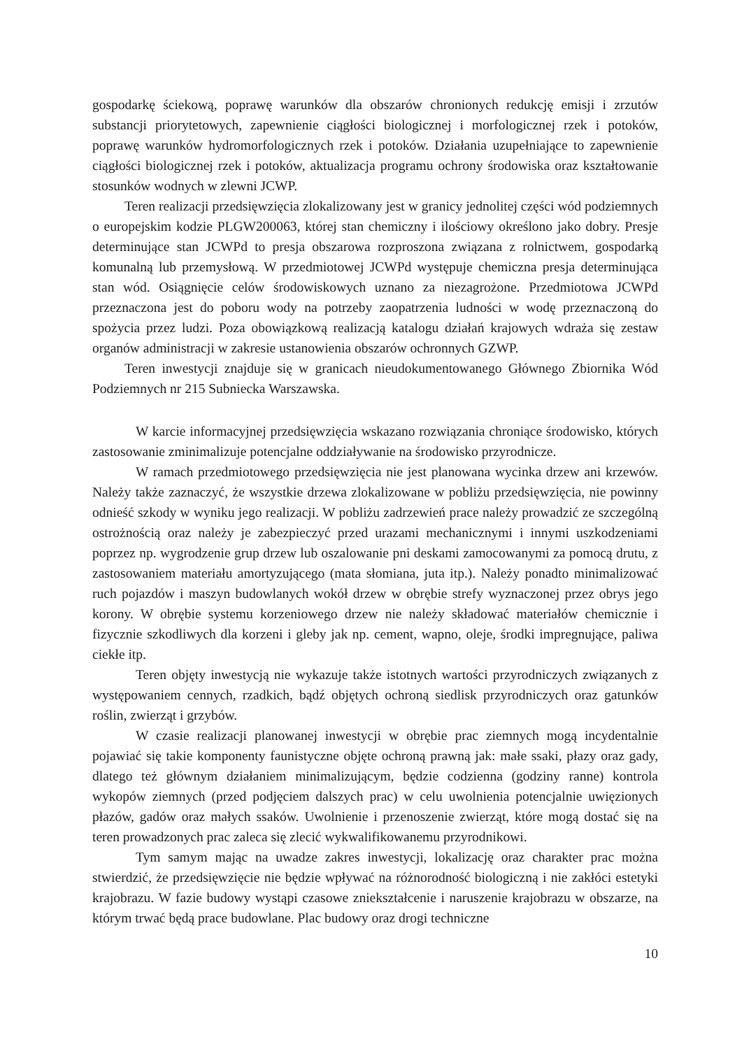gospodarkę ściekową, poprawę warunków dla obszarów chronionych redukcję emisji i zrzutów substancji priorytetowych, zapewnienie ciągłości biologicznej i morfologicznej rzek i potoków, poprawę warunków hydromorfologicznych rzek i potoków. Działania uzupełniające to zapewnienie ciągłości biologicznej rzek i potoków, aktualizacja programu ochrony środowiska oraz kształtowanie stosunków wodnych w zlewni JCWP.
Teren realizacji przedsięwzięcia zlokalizowany jest w granicy jednolitej części wód podziemnych o europejskim kodzie PLGW200063, której stan chemiczny i ilościowy określono jako dobry. Presje determinujące stan JCWPd to presja obszarowa rozproszona związana z rolnictwem, gospodarką komunalną lub przemysłową. W przedmiotowej JCWPd występuje chemiczna presja determinująca stan wód. Osiągnięcie celów środowiskowych uznano za niezagrożone. Przedmiotowa JCWPd przeznaczona jest do poboru wody na potrzeby zaopatrzenia ludności w wodę przeznaczoną do spożycia przez ludzi. Poza obowiązkową realizacją katalogu działań krajowych wdraża się zestaw organów administracji w zakresie ustanowienia obszarów ochronnych GZWP.
Teren inwestycji znajduje się w granicach nieudokumentowanego Głównego Zbiornika Wód Podziemnych nr 215 Subniecka Warszawska.
W karcie informacyjnej przedsięwzięcia wskazano rozwiązania chroniące środowisko, których zastosowanie zminimalizuje potencjalne oddziaływanie na środowisko przyrodnicze.
W ramach przedmiotowego przedsięwzięcia nie jest planowana wycinka drzew ani krzewów. Należy także zaznaczyć, że wszystkie drzewa zlokalizowane w pobliżu przedsięwzięcia, nie powinny odnieść szkody w wyniku jego realizacji. W pobliżu zadrzewień prace należy prowadzić ze szczególną ostrożnością oraz należy je zabezpieczyć przed urazami mechanicznymi i innymi uszkodzeniami poprzez np. wygrodzenie grup drzew lub oszalowanie pni deskami zamocowanymi za pomocą drutu, z zastosowaniem materiału amortyzującego (mata słomiana, juta itp.). Należy ponadto minimalizować ruch pojazdów i maszyn budowlanych wokół drzew w obrębie strefy wyznaczonej przez obrys jego korony. W obrębie systemu korzeniowego drzew nie należy składować materiałów chemicznie i fizycznie szkodliwych dla korzeni i gleby jak np. cement, wapno, oleje, środki impregnujące, paliwa ciekłe itp.
Teren objęty inwestycją nie wykazuje także istotnych wartości przyrodniczych związanych z występowaniem cennych, rzadkich, bądź objętych ochroną siedlisk przyrodniczych oraz gatunków roślin, zwierząt i grzybów.
W czasie realizacji planowanej inwestycji w obrębie prac ziemnych mogą incydentalnie pojawiać się takie komponenty faunistyczne objęte ochroną prawną jak: małe ssaki, płazy oraz gady, dlatego też głównym działaniem minimalizującym, będzie codzienna (godziny ranne) kontrola wykopów ziemnych (przed podjęciem dalszych prac) w celu uwolnienia potencjalnie uwięzionych płazów, gadów oraz małych ssaków. Uwolnienie i przenoszenie zwierząt, które mogą dostać się na teren prowadzonych prac zaleca się zlecić wykwalifikowanemu przyrodnikowi.
Tym samym mając na uwadze zakres inwestycji, lokalizację oraz charakter prac można stwierdzić, że przedsięwzięcie nie będzie wpływać na różnorodność biologiczną i nie zakłóci estetyki krajobrazu. W fazie budowy wystąpi czasowe zniekształcenie i naruszenie krajobrazu w obszarze, na którym trwać będą prace budowlane. Plac budowy oraz drogi techniczne
10